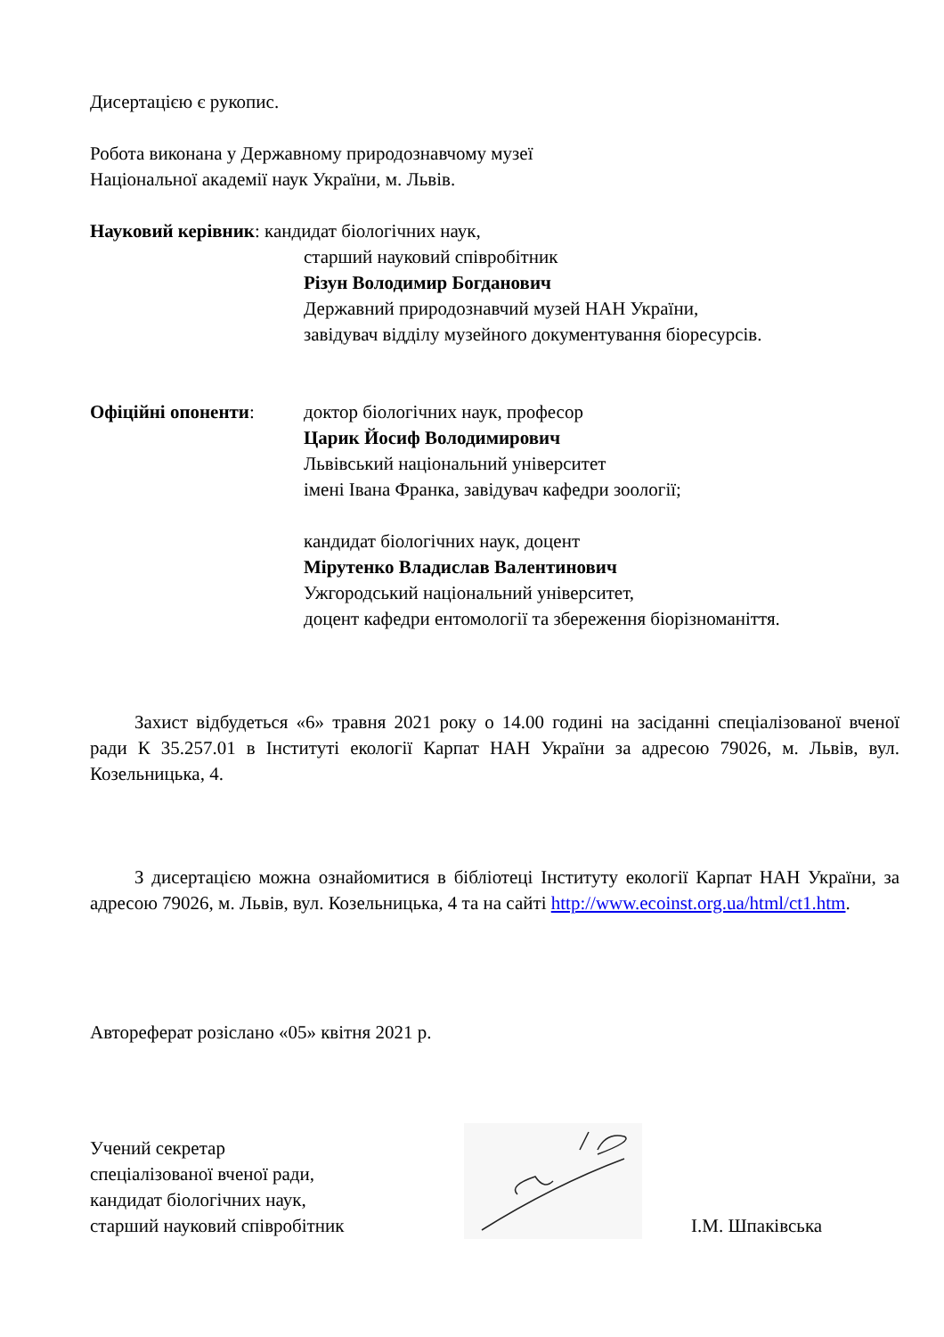Дисертацією є рукопис.
Робота виконана у Державному природознавчому музеї
Національної академії наук України, м. Львів.
Науковий керівник: кандидат біологічних наук,
старший науковий співробітник
Різун Володимир Богданович
Державний природознавчий музей НАН України,
завідувач відділу музейного документування біоресурсів.
Офіційні опоненти: доктор біологічних наук, професор
Царик Йосиф Володимирович
Львівський національний університет
імені Івана Франка, завідувач кафедри зоології;
кандидат біологічних наук, доцент
Мірутенко Владислав Валентинович
Ужгородський національний університет,
доцент кафедри ентомології та збереження біорізноманіття.
Захист відбудеться «6» травня 2021 року о 14.00 годині на засіданні спеціалізованої вченої ради К 35.257.01 в Інституті екології Карпат НАН України за адресою 79026, м. Львів, вул. Козельницька, 4.
З дисертацією можна ознайомитися в бібліотеці Інституту екології Карпат НАН України, за адресою 79026, м. Львів, вул. Козельницька, 4 та на сайті http://www.ecoinst.org.ua/html/ct1.htm.
Автореферат розіслано «05» квітня 2021 р.
Учений секретар
спеціалізованої вченої ради,
кандидат біологічних наук,
старший науковий співробітник
І.М. Шпаківська